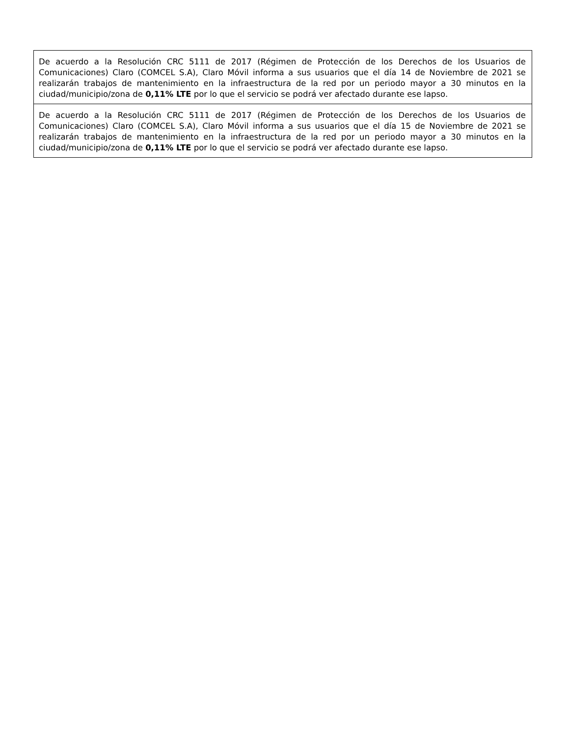| De acuerdo a la Resolución CRC 5111 de 2017 (Régimen de Protección de los Derechos de los Usuarios de Comunicaciones) Claro (COMCEL S.A), Claro Móvil informa a sus usuarios que el día 14 de Noviembre de 2021 se realizarán trabajos de mantenimiento en la infraestructura de la red por un periodo mayor a 30 minutos en la ciudad/municipio/zona de 0,11% LTE por lo que el servicio se podrá ver afectado durante ese lapso. |
| De acuerdo a la Resolución CRC 5111 de 2017 (Régimen de Protección de los Derechos de los Usuarios de Comunicaciones) Claro (COMCEL S.A), Claro Móvil informa a sus usuarios que el día 15 de Noviembre de 2021 se realizarán trabajos de mantenimiento en la infraestructura de la red por un periodo mayor a 30 minutos en la ciudad/municipio/zona de 0,11% LTE por lo que el servicio se podrá ver afectado durante ese lapso. |